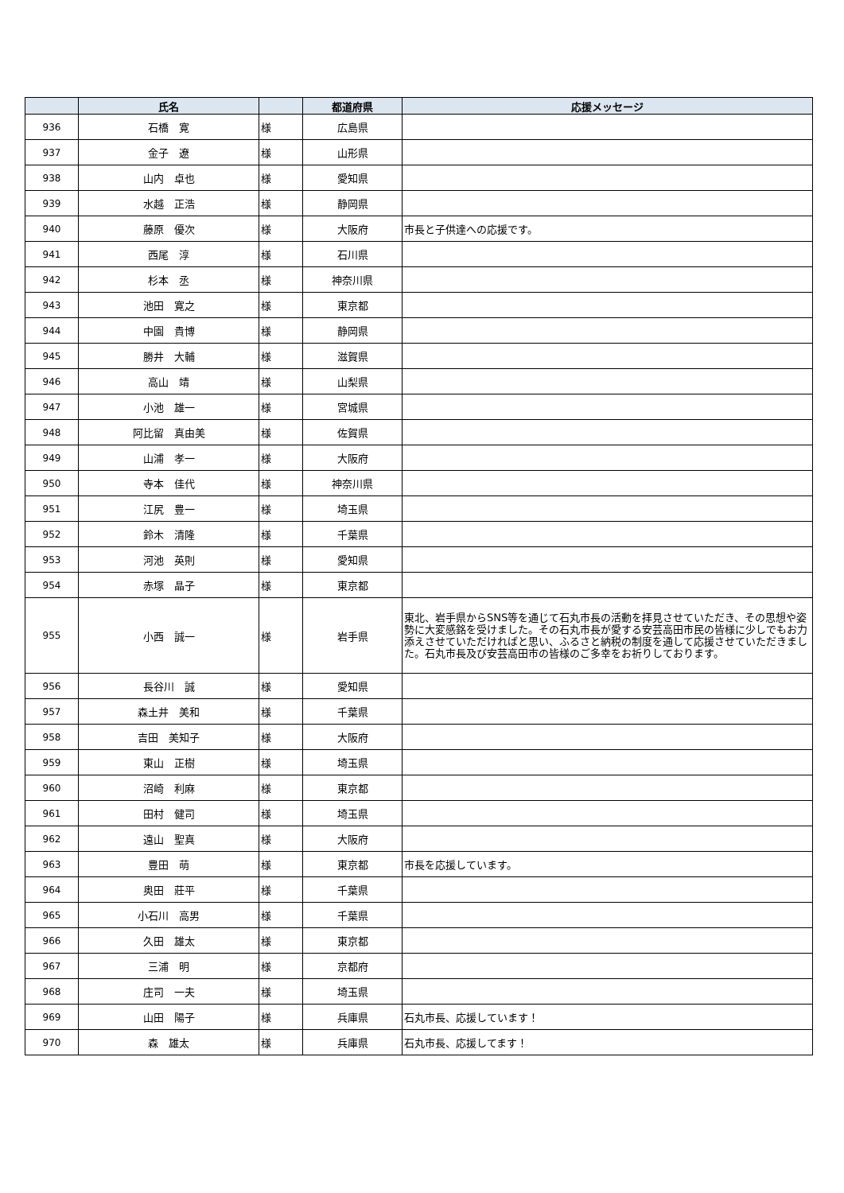| | 氏名 | | 都道府県 | 応援メッセージ |
| --- | --- | --- | --- | --- |
| 936 | 石橋 寛 | 様 | 広島県 | |
| 937 | 金子 遼 | 様 | 山形県 | |
| 938 | 山内 卓也 | 様 | 愛知県 | |
| 939 | 水越 正浩 | 様 | 静岡県 | |
| 940 | 藤原 優次 | 様 | 大阪府 | 市長と子供達への応援です。 |
| 941 | 西尾 淳 | 様 | 石川県 | |
| 942 | 杉本 丞 | 様 | 神奈川県 | |
| 943 | 池田 寛之 | 様 | 東京都 | |
| 944 | 中園 貴博 | 様 | 静岡県 | |
| 945 | 勝井 大輔 | 様 | 滋賀県 | |
| 946 | 高山 靖 | 様 | 山梨県 | |
| 947 | 小池 雄一 | 様 | 宮城県 | |
| 948 | 阿比留 真由美 | 様 | 佐賀県 | |
| 949 | 山浦 孝一 | 様 | 大阪府 | |
| 950 | 寺本 佳代 | 様 | 神奈川県 | |
| 951 | 江尻 豊一 | 様 | 埼玉県 | |
| 952 | 鈴木 清隆 | 様 | 千葉県 | |
| 953 | 河池 英則 | 様 | 愛知県 | |
| 954 | 赤塚 晶子 | 様 | 東京都 | |
| 955 | 小西 誠一 | 様 | 岩手県 | 東北、岩手県からSNS等を通じて石丸市長の活動を拝見させていただき、その思想や姿勢に大変感銘を受けました。その石丸市長が愛する安芸高田市民の皆様に少しでもお力添えさせていただければと思い、ふるさと納税の制度を通して応援させていただきました。石丸市長及び安芸高田市の皆様のご多幸をお祈りしております。 |
| 956 | 長谷川 誠 | 様 | 愛知県 | |
| 957 | 森土井 美和 | 様 | 千葉県 | |
| 958 | 吉田 美知子 | 様 | 大阪府 | |
| 959 | 東山 正樹 | 様 | 埼玉県 | |
| 960 | 沼崎 利麻 | 様 | 東京都 | |
| 961 | 田村 健司 | 様 | 埼玉県 | |
| 962 | 遠山 聖真 | 様 | 大阪府 | |
| 963 | 豊田 萌 | 様 | 東京都 | 市長を応援しています。 |
| 964 | 奥田 莊平 | 様 | 千葉県 | |
| 965 | 小石川 高男 | 様 | 千葉県 | |
| 966 | 久田 雄太 | 様 | 東京都 | |
| 967 | 三浦 明 | 様 | 京都府 | |
| 968 | 庄司 一夫 | 様 | 埼玉県 | |
| 969 | 山田 陽子 | 様 | 兵庫県 | 石丸市長、応援しています！ |
| 970 | 森 雄太 | 様 | 兵庫県 | 石丸市長、応援してます！ |